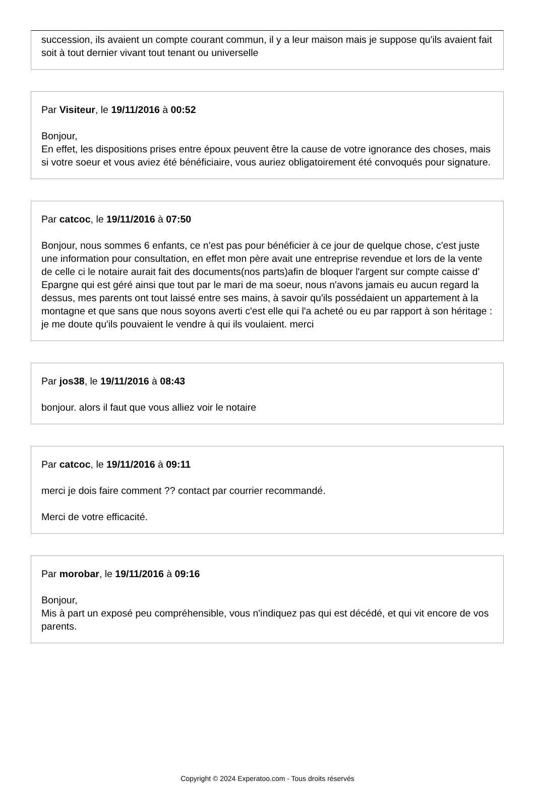succession, ils avaient un compte courant commun, il y a leur maison mais je suppose qu'ils avaient fait soit à tout dernier vivant tout tenant ou universelle
Par Visiteur, le 19/11/2016 à 00:52
Bonjour,
En effet, les dispositions prises entre époux peuvent être la cause de votre ignorance des choses, mais si votre soeur et vous aviez été bénéficiaire, vous auriez obligatoirement été convoqués pour signature.
Par catcoc, le 19/11/2016 à 07:50
Bonjour, nous sommes 6 enfants, ce n'est pas pour bénéficier à ce jour de quelque chose, c'est juste une information pour consultation, en effet mon père avait une entreprise revendue et lors de la vente de celle ci le notaire aurait fait des documents(nos parts)afin de bloquer l'argent sur compte caisse d' Epargne qui est géré ainsi que tout par le mari de ma soeur, nous n'avons jamais eu aucun regard la dessus, mes parents ont tout laissé entre ses mains, à savoir qu'ils possédaient un appartement à la montagne et que sans que nous soyons averti c'est elle qui l'a acheté ou eu par rapport à son héritage : je me doute qu'ils pouvaient le vendre à qui ils voulaient. merci
Par jos38, le 19/11/2016 à 08:43
bonjour. alors il faut que vous alliez voir le notaire
Par catcoc, le 19/11/2016 à 09:11
merci je dois faire comment ?? contact par courrier recommandé.
Merci de votre efficacité.
Par morobar, le 19/11/2016 à 09:16
Bonjour,
Mis à part un exposé peu compréhensible, vous n'indiquez pas qui est décédé, et qui vit encore de vos parents.
Copyright © 2024 Experatoo.com - Tous droits réservés